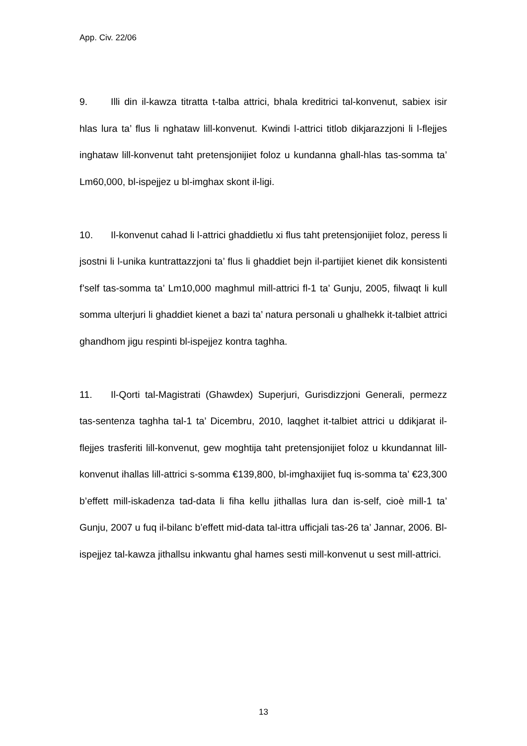App. Civ. 22/06
9. Illi din il-kawza titratta t-talba attrici, bhala kreditrici tal-konvenut, sabiex isir hlas lura ta’ flus li nghataw lill-konvenut. Kwindi l-attrici titlob dikjarazzjoni li l-flejjes inghataw lill-konvenut taht pretensjonijiet foloz u kundanna ghall-hlas tas-somma ta’ Lm60,000, bl-ispejjez u bl-imghax skont il-ligi.
10. Il-konvenut cahad li l-attrici ghaddietlu xi flus taht pretensjonijiet foloz, peress li jsostni li l-unika kuntrattazzjoni ta’ flus li ghaddiet bejn il-partijiet kienet dik konsistenti f’self tas-somma ta’ Lm10,000 maghmul mill-attrici fl-1 ta’ Gunju, 2005, filwaqt li kull somma ulterjuri li ghaddiet kienet a bazi ta’ natura personali u ghalhekk it-talbiet attrici ghandhom jigu respinti bl-ispejjez kontra taghha.
11. Il-Qorti tal-Magistrati (Ghawdex) Superjuri, Gurisdizzjoni Generali, permezz tas-sentenza taghha tal-1 ta’ Dicembru, 2010, laqghet it-talbiet attrici u ddikjarat il-flejjes trasferiti lill-konvenut, gew moghtija taht pretensjonijiet foloz u kkundannat lill-konvenut ihallas lill-attrici s-somma €139,800, bl-imghaxijiet fuq is-somma ta’ €23,300 b’effett mill-iskadenza tad-data li fiha kellu jithallas lura dan is-self, cioè mill-1 ta’ Gunju, 2007 u fuq il-bilanc b’effett mid-data tal-ittra ufficjali tas-26 ta’ Jannar, 2006. Bl-ispejjez tal-kawza jithallsu inkwantu ghal hames sesti mill-konvenut u sest mill-attrici.
13